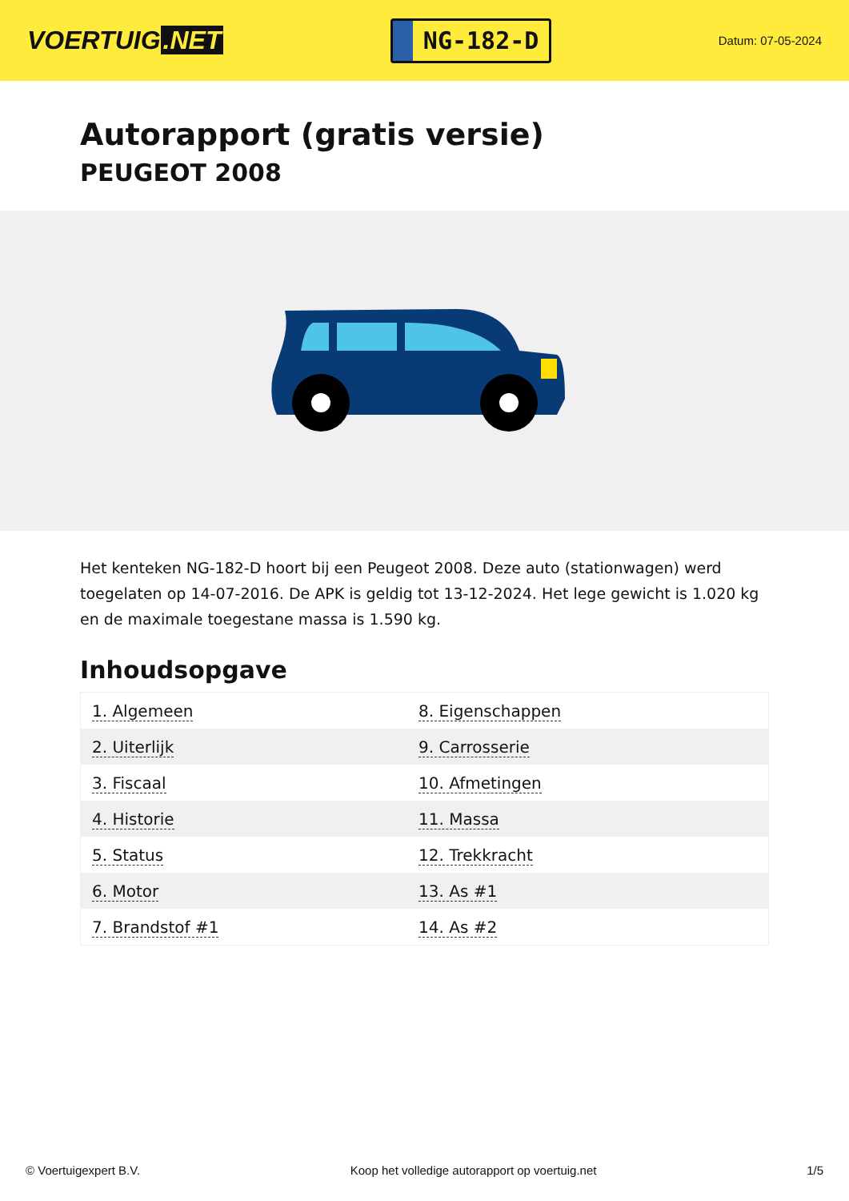VOERTUIG.NET
NG-182-D
Datum: 07-05-2024
Autorapport (gratis versie)
PEUGEOT 2008
Het kenteken NG-182-D hoort bij een Peugeot 2008. Deze auto (stationwagen) werd toegelaten op 14-07-2016. De APK is geldig tot 13-12-2024. Het lege gewicht is 1.020 kg en de maximale toegestane massa is 1.590 kg.
Inhoudsopgave
| 1. Algemeen | 8. Eigenschappen |
| 2. Uiterlijk | 9. Carrosserie |
| 3. Fiscaal | 10. Afmetingen |
| 4. Historie | 11. Massa |
| 5. Status | 12. Trekkracht |
| 6. Motor | 13. As #1 |
| 7. Brandstof #1 | 14. As #2 |
© Voertuigexpert B.V. Koop het volledige autorapport op voertuig.net 1/5